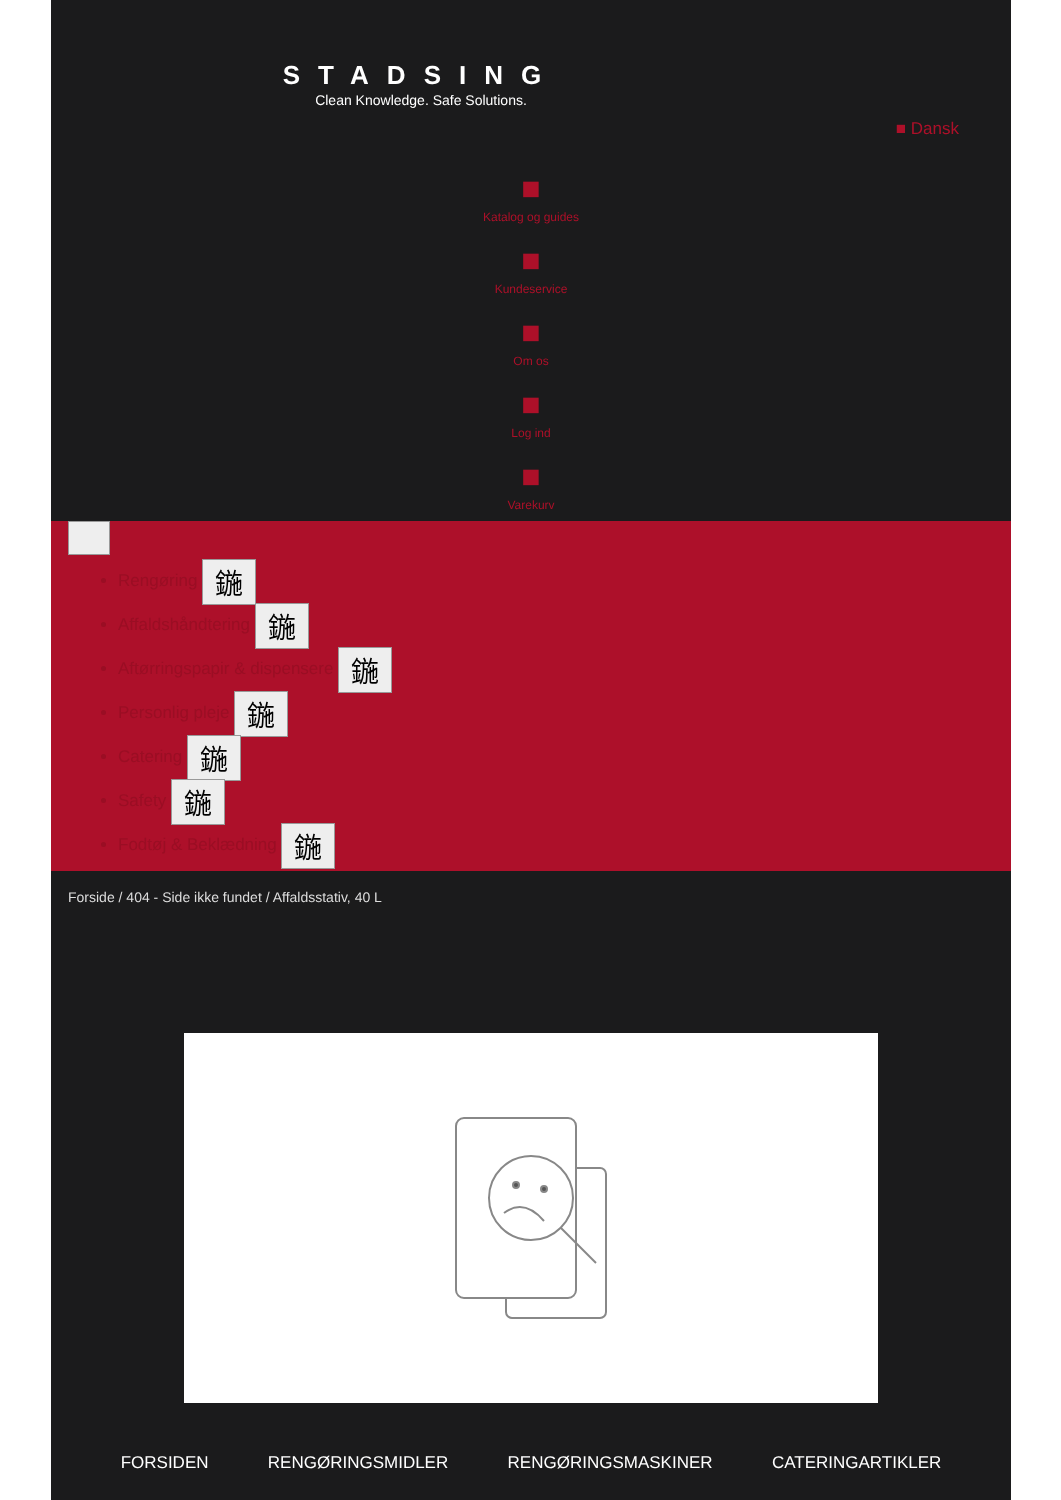STADSING
Clean Knowledge. Safe Solutions.
■ Dansk
■
Katalog og guides
■
Kundeservice
■
Om os
■
Log ind
■
Varekurv
Rengøring 鍦
Affaldshåndtering 鍦
Aftørringspapir & dispensere 鍦
Personlig pleje 鍦
Catering 鍦
Safety 鍦
Fodtøj & Beklædning 鍦
Forside / 404 - Side ikke fundet / Affaldsstativ, 40 L
FORSIDEN RENGØRINGSMIDLER RENGØRINGSMASKINER CATERINGARTIKLER